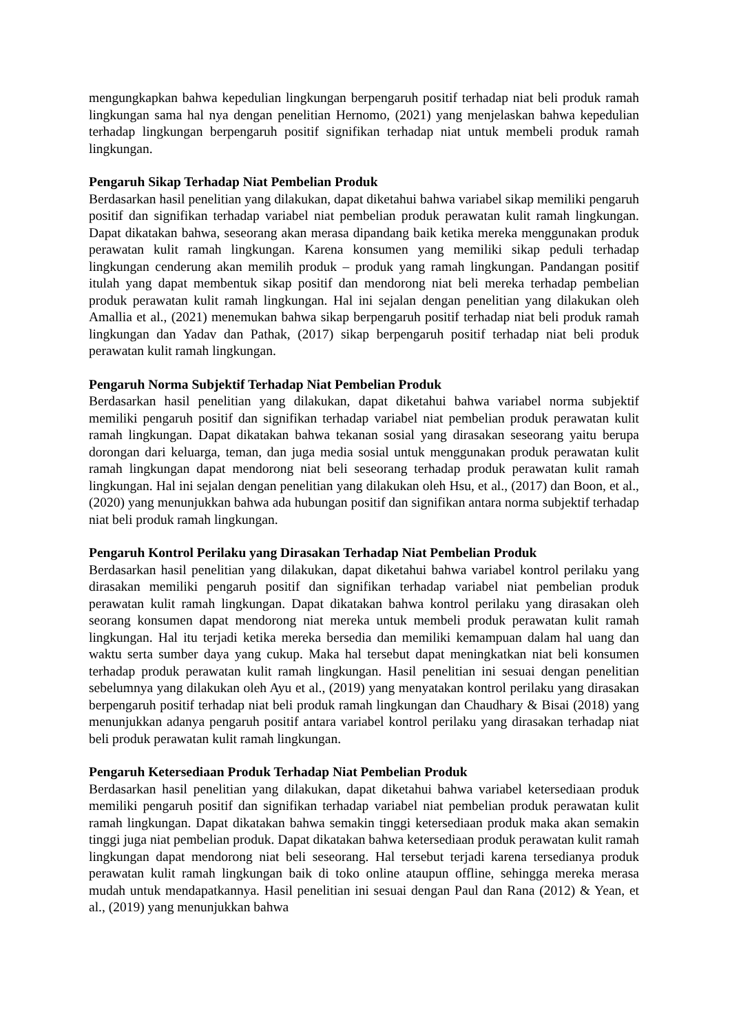mengungkapkan bahwa kepedulian lingkungan berpengaruh positif terhadap niat beli produk ramah lingkungan sama hal nya dengan penelitian Hernomo, (2021) yang menjelaskan bahwa kepedulian terhadap lingkungan berpengaruh positif signifikan terhadap niat untuk membeli produk ramah lingkungan.
Pengaruh Sikap Terhadap Niat Pembelian Produk
Berdasarkan hasil penelitian yang dilakukan, dapat diketahui bahwa variabel sikap memiliki pengaruh positif dan signifikan terhadap variabel niat pembelian produk perawatan kulit ramah lingkungan. Dapat dikatakan bahwa, seseorang akan merasa dipandang baik ketika mereka menggunakan produk perawatan kulit ramah lingkungan. Karena konsumen yang memiliki sikap peduli terhadap lingkungan cenderung akan memilih produk – produk yang ramah lingkungan. Pandangan positif itulah yang dapat membentuk sikap positif dan mendorong niat beli mereka terhadap pembelian produk perawatan kulit ramah lingkungan. Hal ini sejalan dengan penelitian yang dilakukan oleh Amallia et al., (2021) menemukan bahwa sikap berpengaruh positif terhadap niat beli produk ramah lingkungan dan Yadav dan Pathak, (2017) sikap berpengaruh positif terhadap niat beli produk perawatan kulit ramah lingkungan.
Pengaruh Norma Subjektif Terhadap Niat Pembelian Produk
Berdasarkan hasil penelitian yang dilakukan, dapat diketahui bahwa variabel norma subjektif memiliki pengaruh positif dan signifikan terhadap variabel niat pembelian produk perawatan kulit ramah lingkungan. Dapat dikatakan bahwa tekanan sosial yang dirasakan seseorang yaitu berupa dorongan dari keluarga, teman, dan juga media sosial untuk menggunakan produk perawatan kulit ramah lingkungan dapat mendorong niat beli seseorang terhadap produk perawatan kulit ramah lingkungan. Hal ini sejalan dengan penelitian yang dilakukan oleh Hsu, et al., (2017) dan Boon, et al., (2020) yang menunjukkan bahwa ada hubungan positif dan signifikan antara norma subjektif terhadap niat beli produk ramah lingkungan.
Pengaruh Kontrol Perilaku yang Dirasakan Terhadap Niat Pembelian Produk
Berdasarkan hasil penelitian yang dilakukan, dapat diketahui bahwa variabel kontrol perilaku yang dirasakan memiliki pengaruh positif dan signifikan terhadap variabel niat pembelian produk perawatan kulit ramah lingkungan. Dapat dikatakan bahwa kontrol perilaku yang dirasakan oleh seorang konsumen dapat mendorong niat mereka untuk membeli produk perawatan kulit ramah lingkungan. Hal itu terjadi ketika mereka bersedia dan memiliki kemampuan dalam hal uang dan waktu serta sumber daya yang cukup. Maka hal tersebut dapat meningkatkan niat beli konsumen terhadap produk perawatan kulit ramah lingkungan. Hasil penelitian ini sesuai dengan penelitian sebelumnya yang dilakukan oleh Ayu et al., (2019) yang menyatakan kontrol perilaku yang dirasakan berpengaruh positif terhadap niat beli produk ramah lingkungan dan Chaudhary & Bisai (2018) yang menunjukkan adanya pengaruh positif antara variabel kontrol perilaku yang dirasakan terhadap niat beli produk perawatan kulit ramah lingkungan.
Pengaruh Ketersediaan Produk Terhadap Niat Pembelian Produk
Berdasarkan hasil penelitian yang dilakukan, dapat diketahui bahwa variabel ketersediaan produk memiliki pengaruh positif dan signifikan terhadap variabel niat pembelian produk perawatan kulit ramah lingkungan. Dapat dikatakan bahwa semakin tinggi ketersediaan produk maka akan semakin tinggi juga niat pembelian produk. Dapat dikatakan bahwa ketersediaan produk perawatan kulit ramah lingkungan dapat mendorong niat beli seseorang. Hal tersebut terjadi karena tersedianya produk perawatan kulit ramah lingkungan baik di toko online ataupun offline, sehingga mereka merasa mudah untuk mendapatkannya. Hasil penelitian ini sesuai dengan Paul dan Rana (2012) & Yean, et al., (2019) yang menunjukkan bahwa